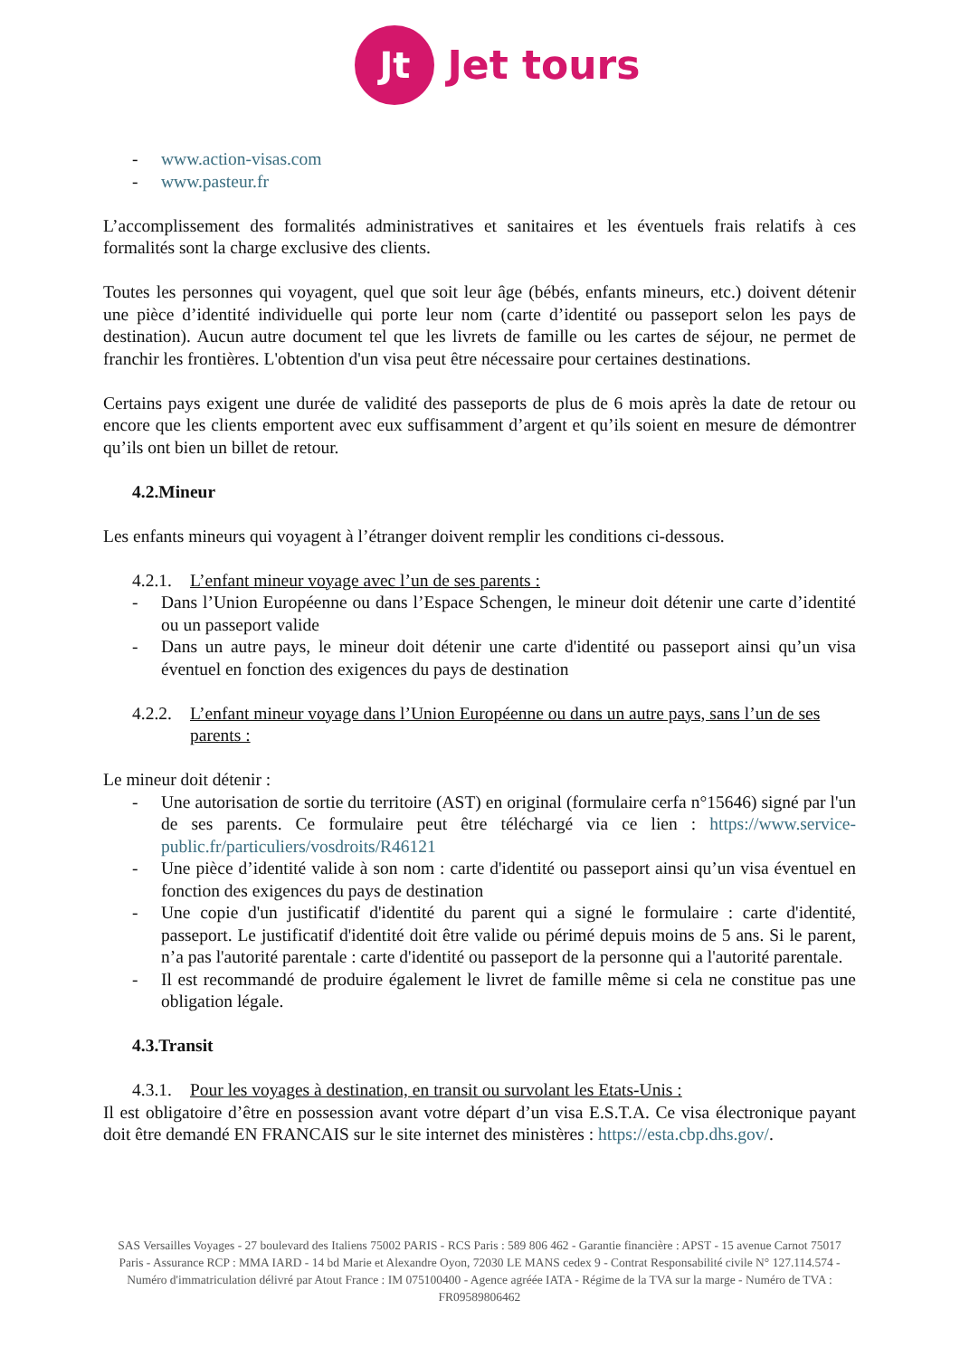Jt
Jet tours
- www.action-visas.com
- www.pasteur.fr
L’accomplissement des formalités administratives et sanitaires et les éventuels frais relatifs à ces formalités sont la charge exclusive des clients.
Toutes les personnes qui voyagent, quel que soit leur âge (bébés, enfants mineurs, etc.) doivent détenir une pièce d’identité individuelle qui porte leur nom (carte d’identité ou passeport selon les pays de destination). Aucun autre document tel que les livrets de famille ou les cartes de séjour, ne permet de franchir les frontières. L'obtention d'un visa peut être nécessaire pour certaines destinations.
Certains pays exigent une durée de validité des passeports de plus de 6 mois après la date de retour ou encore que les clients emportent avec eux suffisamment d’argent et qu’ils soient en mesure de démontrer qu’ils ont bien un billet de retour.
4.2.Mineur
Les enfants mineurs qui voyagent à l’étranger doivent remplir les conditions ci-dessous.
4.2.1. L’enfant mineur voyage avec l’un de ses parents :
- Dans l’Union Européenne ou dans l’Espace Schengen, le mineur doit détenir une carte d’identité ou un passeport valide
- Dans un autre pays, le mineur doit détenir une carte d'identité ou passeport ainsi qu’un visa éventuel en fonction des exigences du pays de destination
4.2.2. L’enfant mineur voyage dans l’Union Européenne ou dans un autre pays, sans l’un de ses parents :
Le mineur doit détenir :
- Une autorisation de sortie du territoire (AST) en original (formulaire cerfa n°15646) signé par l'un de ses parents. Ce formulaire peut être téléchargé via ce lien : https://www.service-public.fr/particuliers/vosdroits/R46121
- Une pièce d’identité valide à son nom : carte d'identité ou passeport ainsi qu’un visa éventuel en fonction des exigences du pays de destination
- Une copie d'un justificatif d'identité du parent qui a signé le formulaire : carte d'identité, passeport. Le justificatif d'identité doit être valide ou périmé depuis moins de 5 ans. Si le parent, n’a pas l'autorité parentale : carte d'identité ou passeport de la personne qui a l'autorité parentale.
- Il est recommandé de produire également le livret de famille même si cela ne constitue pas une obligation légale.
4.3.Transit
4.3.1. Pour les voyages à destination, en transit ou survolant les Etats-Unis :
Il est obligatoire d’être en possession avant votre départ d’un visa E.S.T.A. Ce visa électronique payant doit être demandé EN FRANCAIS sur le site internet des ministères : https://esta.cbp.dhs.gov/.
SAS Versailles Voyages - 27 boulevard des Italiens 75002 PARIS - RCS Paris : 589 806 462 - Garantie financière : APST - 15 avenue Carnot 75017 Paris - Assurance RCP : MMA IARD - 14 bd Marie et Alexandre Oyon, 72030 LE MANS cedex 9 - Contrat Responsabilité civile N° 127.114.574 - Numéro d'immatriculation délivré par Atout France : IM 075100400 - Agence agrééе IATA - Régime de la TVA sur la marge - Numéro de TVA : FR09589806462